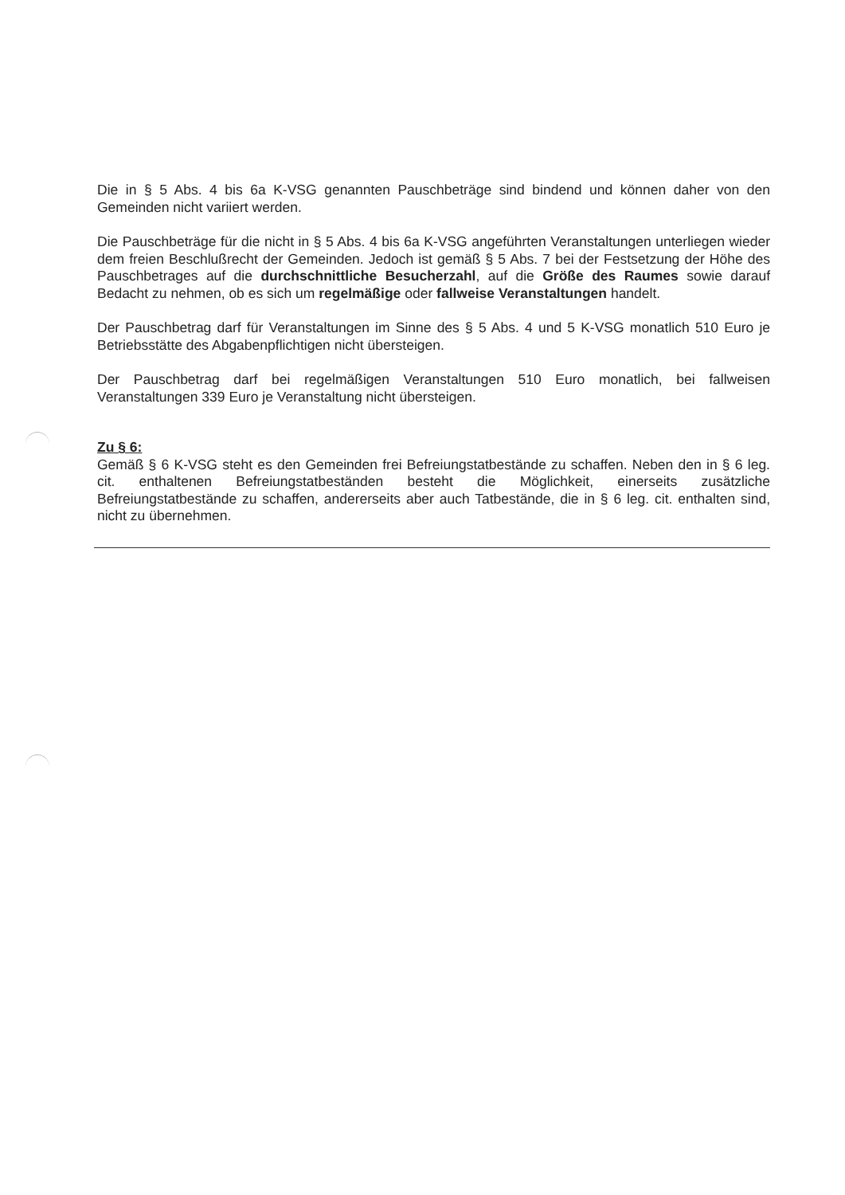Die in § 5 Abs. 4 bis 6a K-VSG genannten Pauschbeträge sind bindend und können daher von den Gemeinden nicht variiert werden.
Die Pauschbeträge für die nicht in § 5 Abs. 4 bis 6a K-VSG angeführten Veranstaltungen unterliegen wieder dem freien Beschlußrecht der Gemeinden. Jedoch ist gemäß § 5 Abs. 7 bei der Festsetzung der Höhe des Pauschbetrages auf die durchschnittliche Besucherzahl, auf die Größe des Raumes sowie darauf Bedacht zu nehmen, ob es sich um regelmäßige oder fallweise Veranstaltungen handelt.
Der Pauschbetrag darf für Veranstaltungen im Sinne des § 5 Abs. 4 und 5 K-VSG monatlich 510 Euro je Betriebsstätte des Abgabenpflichtigen nicht übersteigen.
Der Pauschbetrag darf bei regelmäßigen Veranstaltungen 510 Euro monatlich, bei fallweisen Veranstaltungen 339 Euro je Veranstaltung nicht übersteigen.
Zu § 6:
Gemäß § 6 K-VSG steht es den Gemeinden frei Befreiungstatbestände zu schaffen. Neben den in § 6 leg. cit. enthaltenen Befreiungstatbeständen besteht die Möglichkeit, einerseits zusätzliche Befreiungstatbestände zu schaffen, andererseits aber auch Tatbestände, die in § 6 leg. cit. enthalten sind, nicht zu übernehmen.